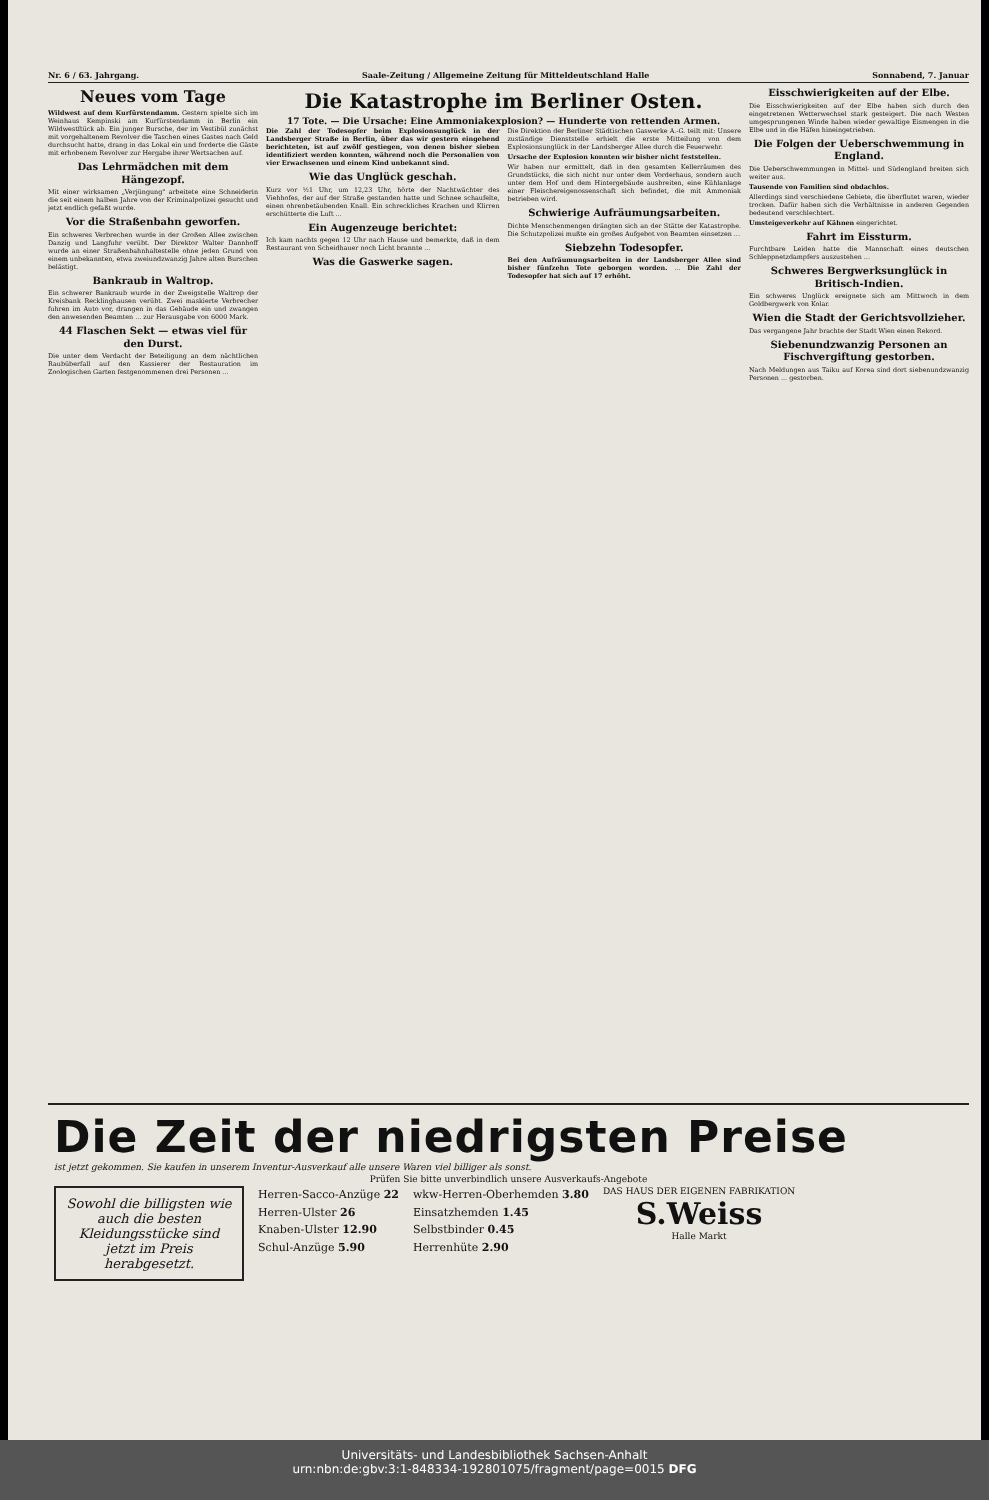Nr. 6 / 63. Jahrgang. Saale-Zeitung / Allgemeine Zeitung für Mitteldeutschland Halle Sonnabend, 7. Januar
Neues vom Tage
Wildwest auf dem Kurfürstendamm. Gestern spielte sich im Weinhaus Kempinski am Kurfürstendamm in Berlin ein Wildwestſtück ab. Ein junger Bursche, der im Vestibül zunächst mit vorgehaltenem Revolver die Taschen eines Gastes nach Geld durchsucht hatte, drang in das Lokal ein und forderte die Gäste mit erhobenem Revolver zur Hergabe ihrer Wertsachen auf.
Das Lehrmädchen mit dem Hängezopf.
Mit einer wirksamen „Verjüngung" arbeitete eine Schneiderin die seit einem halben Jahre von der Kriminalpolizei gesucht und jetzt endlich gefaßt wurde.
Vor die Straßenbahn geworfen.
Ein schweres Verbrechen wurde in der Großen Allee zwischen Danzig und Langfuhr verübt. Der Direktor Walter Dannhoff wurde an einer Straßenbahnhaltestelle ohne jeden Grund von einem unbekannten, etwa zweiundzwanzig Jahre alten Burschen belästigt.
Bankraub in Waltrop.
Ein schwerer Bankraub wurde in der Zweigstelle Waltrop der Kreisbank Recklinghausen verübt. Zwei maskierte Verbrecher fuhren im Auto vor, drangen in das Gebäude ein und zwangen den anwesenden Beamten ... zur Herausgabe von 6000 Mark.
44 Flaschen Sekt — etwas viel für den Durst.
Die unter dem Verdacht der Beteiligung an dem nächtlichen Raubüberfall auf den Kassierer der Restauration im Zoologischen Garten festgenommenen drei Personen ...
Die Katastrophe im Berliner Osten.
17 Tote. — Die Ursache: Eine Ammoniakexplosion? — Hunderte von rettenden Armen.
Die Zahl der Todesopfer beim Explosionsunglück in der Landsberger Straße in Berlin, über das wir gestern eingehend berichteten, ist auf zwölf gestiegen, von denen bisher sieben identifiziert werden konnten, während noch die Personalien von vier Erwachsenen und einem Kind unbekannt sind.
Wie das Unglück geschah.
Kurz vor ½1 Uhr, um 12,23 Uhr, hörte der Nachtwächter des Viehhofes, der auf der Straße gestanden hatte und Schnee schaufelte, einen ohrenbetäubenden Knall. Ein schreckliches Krachen und Klirren erschütterte die Luft ...
Ein Augenzeuge berichtet:
Ich kam nachts gegen 12 Uhr nach Hause und bemerkte, daß in dem Restaurant von Scheidhauer noch Licht brannte ...
Was die Gaswerke sagen.
Die Direktion der Berliner Städtischen Gaswerke A.-G. teilt mit: Unsere zuständige Dienststelle erhielt die erste Mitteilung von dem Explosionsunglück in der Landsberger Allee durch die Feuerwehr.
Ursache der Explosion konnten wir bisher nicht feststellen.
Wir haben nur ermittelt, daß in den gesamten Kellerräumen des Grundstücks, die sich nicht nur unter dem Vorderhaus, sondern auch unter dem Hof und dem Hintergebäude ausbreiten, eine Kühlanlage einer Fleischereigenossenschaft sich befindet, die mit Ammoniak betrieben wird.
Schwierige Aufräumungsarbeiten.
Dichte Menschenmengen drängten sich an der Stätte der Katastrophe. Die Schutzpolizei mußte ein großes Aufgebot von Beamten einsetzen ...
Siebzehn Todesopfer.
Bei den Aufräumungsarbeiten in der Landsberger Allee sind bisher fünfzehn Tote geborgen worden. ... Die Zahl der Todesopfer hat sich auf 17 erhöht.
Eisschwierigkeiten auf der Elbe.
Die Eisschwierigkeiten auf der Elbe haben sich durch den eingetretenen Wetterwechsel stark gesteigert. Die nach Westen umgesprungenen Winde haben wieder gewaltige Eismengen in die Elbe und in die Häfen hineingetrieben.
Die Folgen der Ueberschwemmung in England.
Die Ueberschwemmungen in Mittel- und Südengland breiten sich weiter aus.
Tausende von Familien sind obdachlos.
Allerdings sind verschiedene Gebiete, die überflutet waren, wieder trocken. Dafür haben sich die Verhältnisse in anderen Gegenden bedeutend verschlechtert.
Umsteigeverkehr auf Kähnen eingerichtet.
Fahrt im Eissturm.
Furchtbare Leiden hatte die Mannschaft eines deutschen Schleppnetzdampfers auszustehen ...
Schweres Bergwerksunglück in Britisch-Indien.
Ein schweres Unglück ereignete sich am Mittwoch in dem Goldbergwerk von Kolar.
Wien die Stadt der Gerichtsvollzieher.
Das vergangene Jahr brachte der Stadt Wien einen Rekord.
Siebenundzwanzig Personen an Fischvergiftung gestorben.
Nach Meldungen aus Taiku auf Korea sind dort siebenundzwanzig Personen ... gestorben.
Die Zeit der niedrigsten Preise
ist jetzt gekommen. Sie kaufen in unserem Inventur-Ausverkauf alle unsere Waren viel billiger als sonst.
Prüfen Sie bitte unverbindlich unsere Ausverkaufs-Angebote
Sowohl die billigsten wie auch die besten Kleidungsstücke sind jetzt im Preis herabgesetzt.
Herren-Sacco-Anzüge 22
Herren-Ulster 26
Knaben-Ulster 12.90
Schul-Anzüge 5.90
wkw-Herren-Oberhemden 3.80
Einsatzhemden 1.45
Selbstbinder 0.45
Herrenhüte 2.90
DAS HAUS DER EIGENEN FABRIKATION
S.Weiss
Halle Markt
Universitäts- und Landesbibliothek Sachsen-Anhalt
urn:nbn:de:gbv:3:1-848334-192801075/fragment/page=0015 DFG